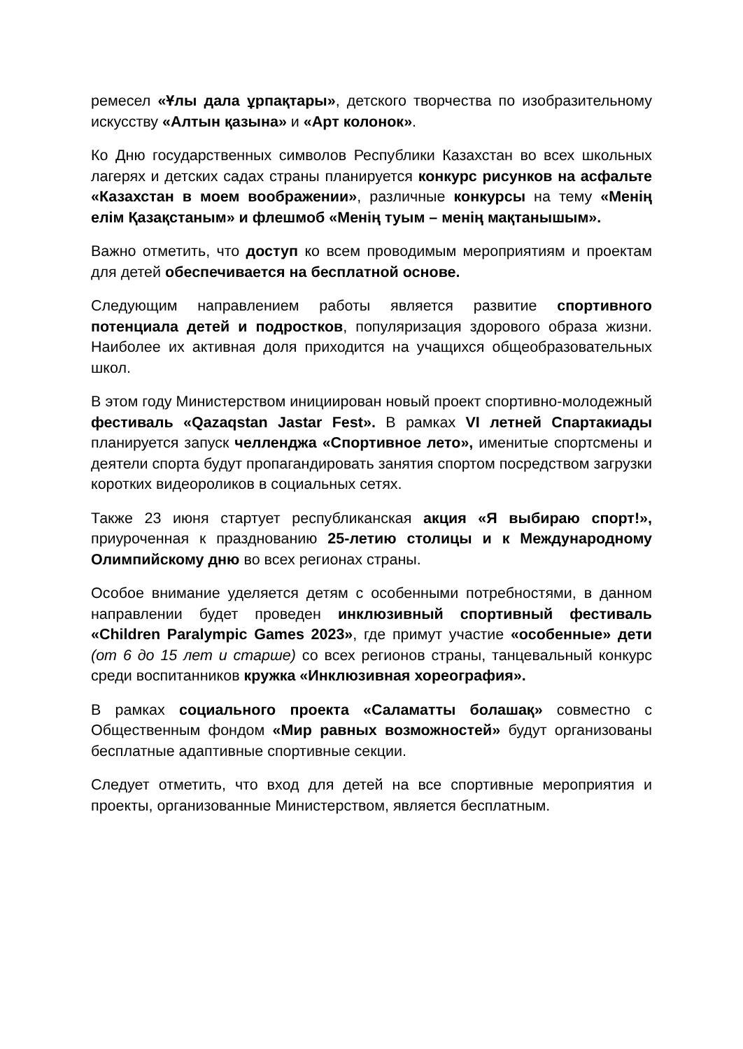ремесел «Ұлы дала ұрпақтары», детского творчества по изобразительному искусству «Алтын қазына» и «Арт колонок».
Ко Дню государственных символов Республики Казахстан во всех школьных лагерях и детских садах страны планируется конкурс рисунков на асфальте «Казахстан в моем воображении», различные конкурсы на тему «Менің елім Қазақстаным» и флешмоб «Менің туым – менің мақтанышым».
Важно отметить, что доступ ко всем проводимым мероприятиям и проектам для детей обеспечивается на бесплатной основе.
Следующим направлением работы является развитие спортивного потенциала детей и подростков, популяризация здорового образа жизни. Наиболее их активная доля приходится на учащихся общеобразовательных школ.
В этом году Министерством инициирован новый проект спортивно-молодежный фестиваль «Qazaqstan Jastar Fest». В рамках VI летней Спартакиады планируется запуск челленджа «Спортивное лето», именитые спортсмены и деятели спорта будут пропагандировать занятия спортом посредством загрузки коротких видеороликов в социальных сетях.
Также 23 июня стартует республиканская акция «Я выбираю спорт!», приуроченная к празднованию 25-летию столицы и к Международному Олимпийскому дню во всех регионах страны.
Особое внимание уделяется детям с особенными потребностями, в данном направлении будет проведен инклюзивный спортивный фестиваль «Children Paralympic Games 2023», где примут участие «особенные» дети (от 6 до 15 лет и старше) со всех регионов страны, танцевальный конкурс среди воспитанников кружка «Инклюзивная хореография».
В рамках социального проекта «Саламатты болашақ» совместно с Общественным фондом «Мир равных возможностей» будут организованы бесплатные адаптивные спортивные секции.
Следует отметить, что вход для детей на все спортивные мероприятия и проекты, организованные Министерством, является бесплатным.